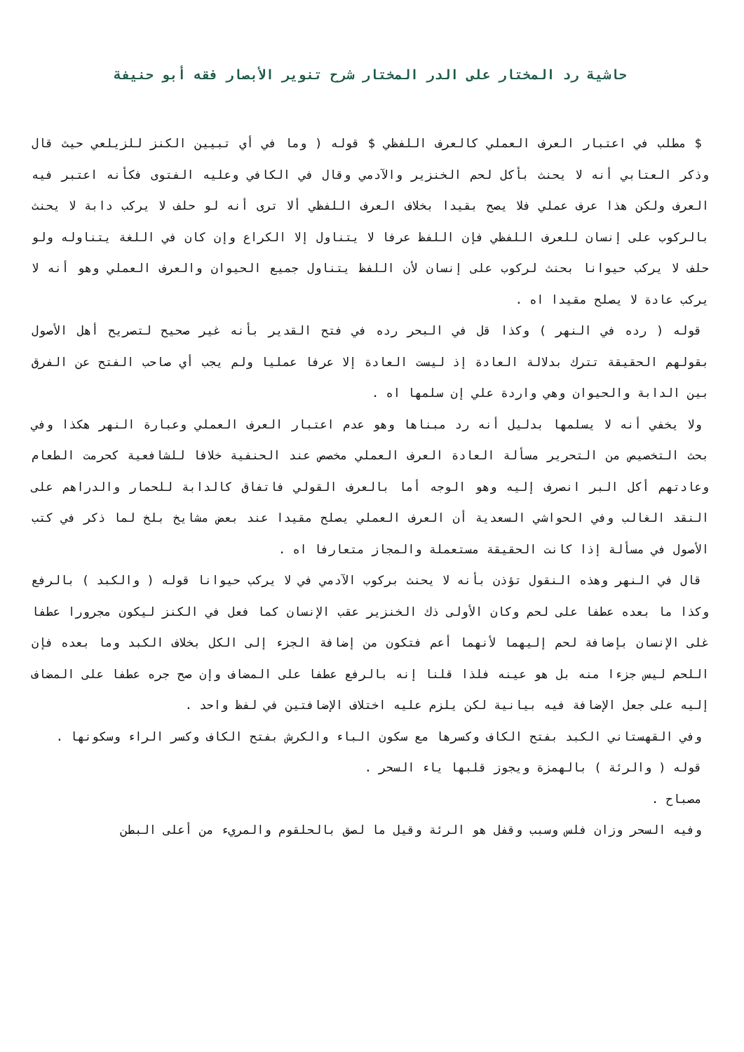حاشية رد المختار على الدر المختار شرح تنوير الأبصار فقه أبو حنيفة
$ مطلب في اعتبار العرف العملي كالعرف اللفظي $ قوله ( وما في أي تبيين الكنز للزيلعي حيث قال وذكر العتابي أنه لا يحنث بأكل لحم الخنزير والآدمي وقال في الكافي وعليه الفتوى فكأنه اعتبر فيه العرف ولكن هذا عرف عملي فلا يصح بقيدا بخلاف العرف اللفظي ألا ترى أنه لو حلف لا يركب دابة لا يحنث بالركوب على إنسان للعرف اللفظي فإن اللفظ عرفا لا يتناول إلا الكراع وإن كان في اللغة يتناوله ولو حلف لا يركب حيوانا بحنث لركوب على إنسان لأن اللفظ يتناول جميع الحيوان والعرف العملي وهو أنه لا يركب عادة لا يصلح مقيدا اه .
قوله ( رده في النهر ) وكذا قل في البحر رده في فتح القدير بأنه غير صحيح لتصريح أهل الأصول بقولهم الحقيقة تترك بدلالة العادة إذ ليست العادة إلا عرفا عمليا ولم يجب أي صاحب الفتح عن الفرق بين الدابة والحيوان وهي واردة علي إن سلمها اه .
ولا يخفي أنه لا يسلمها بدليل أنه رد مبناها وهو عدم اعتبار العرف العملي وعبارة النهر هكذا وفي بحث التخصيص من التحرير مسألة العادة العرف العملي مخصص عند الحنفية خلافا للشافعية كحرمت الطعام وعادتهم أكل البر انصرف إليه وهو الوجه أما بالعرف القولي فاتفاق كالدابة للحمار والدراهم على النقد الغالب وفي الحواشي السعدية أن العرف العملي يصلح مقيدا عند بعض مشايخ بلخ لما ذكر في كتب الأصول في مسألة إذا كانت الحقيقة مستعملة والمجاز متعارفا اه .
قال في النهر وهذه النقول تؤذن بأنه لا يحنث بركوب الآدمي في لا يركب حيوانا قوله ( والكبد ) بالرفع وكذا ما بعده عطفا على لحم وكان الأولى ذك الخنزير عقب الإنسان كما فعل في الكنز ليكون مجرورا عطفا غلى الإنسان بإضافة لحم إليهما لأنهما أعم فتكون من إضافة الجزء إلى الكل بخلاف الكبد وما بعده فإن اللحم ليس جزءا منه بل هو عينه فلذا قلنا إنه بالرفع عطفا على المضاف وإن صح جره عطفا على المضاف إليه على جعل الإضافة فيه بيانية لكن يلزم عليه اختلاف الإضافتين في لفظ واحد .
وفي القهستاني الكبد بفتح الكاف وكسرها مع سكون الباء والكرش بفتح الكاف وكسر الراء وسكونها .
قوله ( والرئة ) بالهمزة ويجوز قلبها ياء السحر .
مصباح .
وفيه السحر وزان فلس وسبب وقفل هو الرئة وقيل ما لصق بالحلقوم والمريء من أعلى البطن